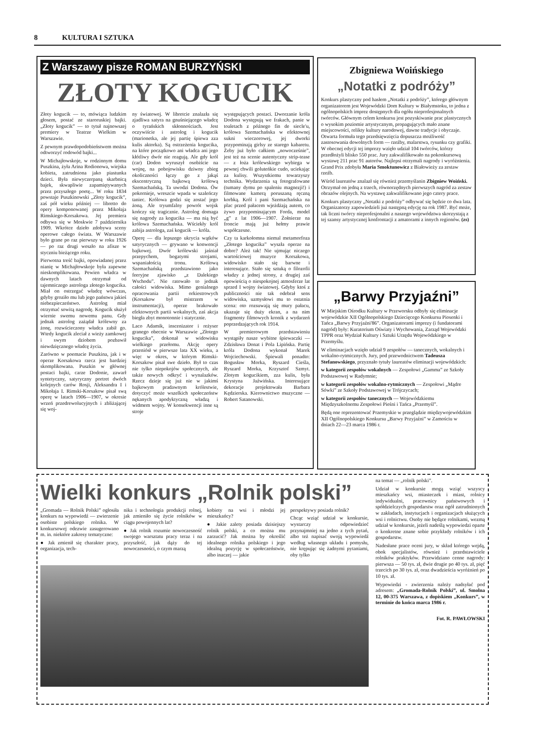8 KULTURA I SZTUKA
Z Warszawy pisze ROMAN BURZYŃSKI
ZŁOTY KOGUCIK
Złoty kogucik — to, mówiąca ludzkim głosem, postać ze staroruskiej bajki. „Złoty kogucik” — to tytuł najnowszej premiery w Teatrze Wielkim w Warszawie.
Z pewnym prawdopodobieństwem można odtworzyć rodowód bajki...
W Michajłowskoje, w rodzinnym domu Puszkina, żyła Arina Rodionowa, wiejska kobieta, zatrudniona jako piastunka dzieci. Była niewyczerpaną skarbnicą bajek, skwapliwie zapamiętywanych przez przyszłego poetę... W roku 1834 powstaje Puszkinowski „Złoty kogucik”, zaś pół wieku później — libretto do opery komponowanej przez Mikołaja Rimskiego-Korsakowa. Jej premiera odbywa się w Moskwie 7 października 1909. Wkrótce dzieło zdobywa sceny operowe całego świata. W Warszawie było grane po raz pierwszy w roku 1926 — po raz drugi weszło na afisze w styczniu bieżącego roku.
Pierwotna treść bajki, opowiadanej przez nianię w Michajłowskoje była zapewne nieskomplikowana. Pewien władca w dawnych latach otrzymał od tajemniczego astrologa złotego kogucika. Miał on ostrzegać władcę wówczas, gdyby groziło mu lub jego państwu jakieś niebezpieczeństwo. Astrolog miał otrzymać sowitą nagrodę. Kogucik służył wiernie swemu nowemu panu. Gdy jednak astrolog zażądał królewny za żonę, rozwścieczony władca zabił go. Wtedy kogucik zleciał z wieży zamkowej i swym dziobem pozbawił niewdzięcznego władcę życia.
Zarówno w poemacie Puszkina, jak i w operze Korsakowa rzecz jest bardziej skomplikowana. Puszkin w głównej postaci bajki, carze Dodonie, zawarł syntetyczny, satyryczny portret dwóch kolejnych carów Rosji, Aleksandra I i Mikołaja I. Rimski-Korsakow pisał swą operę w latach 1906—1907, w okresie wrzeń przedrewolucyjnych i zbliżającej się woj-
ny światowej. W libretcie znalazła się zjadliwa satyra na gnuśniejącego władcę o tyrańskich skłonnościach. Jest oczywiście i astrolog i kogucik (marionetka, ale jej partię śpiewa zza kulis aktorka). Są ostrzeżenia kogucika, na które początkowo ani władca ani jego kłótliwy dwór nie reagują. Ale gdy król (car) Dodon wyruszył osobiście na wojnę, na pobojowisku dziwny zbieg okoliczności łączy go z jakąś ekscentryczną bajkową królową Szemachańską. Ta uwodzi Dodona. Ów pokornieje, wreszcie wpada w szaleńczy taniec. Królowa godzi się zostać jego żoną. Ale tryumfalny powrót wojsk kończy się tragicznie. Astrolog domaga się nagrody za kogucika — ma nią być królowa Szemachańska. Wściekły król zabija astrologa, zaś kogucik — króla.
Operę — dla lepszego ukrycia wątków satyrycznych — grywano w konwencji bajkowej. Dwór królewski jaśniał przepychem, bogatymi strojami, wspaniałością tronu. Królową Szemachańską przedstawiono jako feeryjne zjawisko „z Dalekiego Wschodu”. Nie ratowało to jednak całości widowiska. Mimo genialnego opracowania partii orkiestrowych (Korsakow był mistrzem w instrumentacji), operze brakowało efektownych partii wokalnych, zaś akcja biegła zbyt monotonnie i statycznie.
Laco Adamik, inscenizator i reżyser granego obecnie w Warszawie „Złotego kogucika”, dokonał w widowisku wielkiego przełomu. Akcję opery przeniósł w pierwsze lata XX wieku, a więc w okres, w którym Rimski-Korsakow pisał swe dzieło. Był to czas nie tylko niepokojów społecznych, ale także nowych odkryć i wynalazków. Rzecz dzieje się już nie w jakimś bajkowym pradawnym królestwie, dotyczyć może wszelkich społeczeństw nękanych apodyktyczną władzą i widmem wojny. W konsekwencji inne są stroje
występujących postaci. Dworzanie króla Dodona występują we frakach, panie w toaletach z późnego fin de siecle'u, królowa Szemachańska w efektownej sukni wieczorowej, jej dworki przypominają girlsy ze starego kabaretu. Żeby już było całkiem „nowocześnie”, jest też na scenie autentyczny strip-tease — z łoża królewskiego wybiega w pewnej chwili goluteńkie cudo, uciekając za kulisy. Wszystkiemu towarzyszy technika. Wydarzenia są fotografowane (tumany dymu po spaleniu magnezji!) i filmowane kamerą poruszaną ręczną korbką. Król i pani Szemachańska na plac przed pałacem wjeżdżają autem, co żywo przypominającym Forda, model „g” z lat 1906—1907. Żołnierze na froncie mają już hełmy prawie współczesne.
Czy ta karkołomna niemal metamorfoza „Złotego kogucika” wyszła operze na dobre? Ależ tak! Nie ujmując niczego wartościowej muzyce Korsakowa, widowisko stało się barwne i interesujące. Stało się sztuką o filozofii władzy z jednej strony, z drugiej zaś opowieścią o niespokojnej atmosferze lat sprzed I wojny światowej. Gdyby ktoś z publiczności nie tak odebrał sens widowiska, uzmysłowi mu to ostatnia scena: oto rozsuwają się mury pałacu, ukazuje się duży ekran, a na nim fragmenty filmowych kronik z wydarzeń poprzedzających rok 1914.
W premierowym przedstawieniu wystąpiły nasze wybitne śpiewaczki — Zdzisława Donat i Pola Lipińska. Partię króla Dodona wykonał Marek Wojciechowski. Śpiewali ponadto: Bogusław Morka, Ryszard Cieśla, Ryszard Morka, Krzysztof Szmyt. Złotym kogucikiem, zza kulis, była Krystyna Jaźwińska. Interesujące dekoracje projektowała Barbara Kędzierska. Kierownictwo muzyczne — Robert Satanowski.
Zbigniewa Woińskiego
„Notatki z podróży”
Konkurs plastyczny pod hasłem „Notatki z podróży”, którego głównym organizatorem jest Wojewódzki Dom Kultury w Białymstoku, to jedna z ogólnopolskich imprez dostępnych dla ogółu nieprofesjonalnych twórców. Głównym celem konkursu jest pozyskiwanie prac plastycznych o wysokim poziomie artystycznym, propagujących mało znane miejscowości, relikty kultury narodowej, dawne tradycje i obyczaje. Otwarta formuła tego przedsięwzięcia dopuszcza możliwość zastosowania dowolnych form — rzeźby, malarstwa, rysunku czy grafiki. W obecnej edycji tej imprezy wzięło udział 104 twórców, którzy przedłożyli blisko 550 prac. Jury zakwalifikowało na pokonkursową wystawę 211 prac 91 autorów. Najlepsi otrzymali nagrody i wyróżnienia. Grand Prix zdobyła Maria Smoktunowicz z Białowieży za zestaw rzeźb.
Wśród laureatów znalazł się również przemyślanin Zbigniew Woiński. Otrzymał on jedną z trzech, równorzędnych pierwszych nagród za zestaw obrazów olejnych. Na wystawę zakwalifikowano jego cztery prace.
Konkurs plastyczny „Notatki z podróży” odbywać się będzie co dwa lata. Organizatorzy zapowiedzieli już następną edycję na rok 1987. Być może, tak liczni twórcy nieprofesjonalni z naszego województwa skorzystają z tej szansy artystycznej konfrontacji z amatorami z innych regionów. (zs)
„Barwy Przyjaźni”
W Miejskim Ośrodku Kultury w Przeworsku odbyły się eliminacje wojewódzkie XII Ogólnopolskiego Dziecięcego Konkursu Piosenki i Tańca „Barwy Przyjaźni'86”. Organizatorami imprezy (i fundatorami nagród) były: Kuratorium Oświaty i Wychowania, Zarząd Wojewódzki TPPR oraz Wydział Kultury i Sztuki Urzędu Wojewódzkiego w Przemyślu.
W eliminacjach wzięło udział 9 zespołów — tanecznych, wokalnych i wokalno-rytmicznych. Jury, pod przewodnictwem Tadeusza Stefanowskiego, przyznało tytuły laureatów eliminacji wojewódzkich:
w kategorii zespołów wokalnych — Zespołowi „Gamma” ze Szkoły Podstawowej w Radymnie;
w kategorii zespołów wokalno-rytmicznych — Zespołowi „Mądre Sówki” ze Szkoły Podstawowej w Trójczycach;
w kategorii zespołów tanecznych — Wojewódzkiemu Międzyszkolnemu Zespołowi Pieśni i Tańca „Przemyśl”.
Będą one reprezentować Przemyskie w przeglądzie międzywojewódzkim XII Ogólnopolskiego Konkursu „Barwy Przyjaźni” w Zamościu w dniach 22—23 marca 1986 r.
Wielki konkurs „Rolnik polski”
„Gromada — Rolnik Polski” ogłosiła konkurs na wypowiedź — zwierzenie osobiste polskiego rolnika. W konkursowej odezwie zasugerowano m. in. niektóre zakresy tematyczne:
● Jak zmienił się charakter pracy, organizacja, tech-
nika i technologia produkcji rolnej, jak zmieniło się życie rolników w ciągu powojennych lat?
● Jak rolnik rozumie nowoczesność swojego warsztatu pracy teraz i na przyszłość, jak dąży do tej nowoczesności, o czym marzą
kobiety na wsi i młodzi jej mieszkańcy?
● Jakie zalety posiada dzisiejszy rolnik polski, a co można mu zarzucić? Jak można by określić idealnego rolnika polskiego i jego idealną pozycję w społeczeństwie, albo inaczej — jakie
perspektywy posiada rolnik?
Chcąc wziąć udział w konkursie, wystarczy odpowiedzieć przynajmniej na jedno z tych pytań, albo też napisać swoją wypowiedź według własnego układu i pomysłu, nie krępując się żadnymi pytaniami, oby tylko
na temat — „rolnik polski”.
Udział w konkursie mogą wziąć wszyscy mieszkańcy wsi, miasteczek i miast, rolnicy indywidualni, pracownicy państwowych i spółdzielczych gospodarstw oraz ogół zatrudnionych w zakładach, instytucjach i organizacjach służących wsi i rolnictwu. Osoby nie będące rolnikami, wezmą udział w konkursie, jeżeli nadeślą wypowiedzi oparte o konkretne znane sobie przykłady rolników i ich gospodarstw.
Nadesłane prace oceni jury, w skład którego wejdą, obok specjalistów, również i przedstawiciele rolników praktyków. Przewidziano cenne nagrody: pierwsza — 50 tys. zł, dwie drugie po 40 tys. zł, pięć trzecich po 30 tys. zł, oraz dwadzieścia wyróżnień po 10 tys. zł.
Wypowiedzi - zwierzenia należy nadsyłać pod adresem: „Gromada-Rolnik Polski”, ul. Smolna 12, 00-375 Warszawa, z dopiskiem „Konkurs”, w terminie do końca marca 1986 r.
Fot. R. PAWŁOWSKI